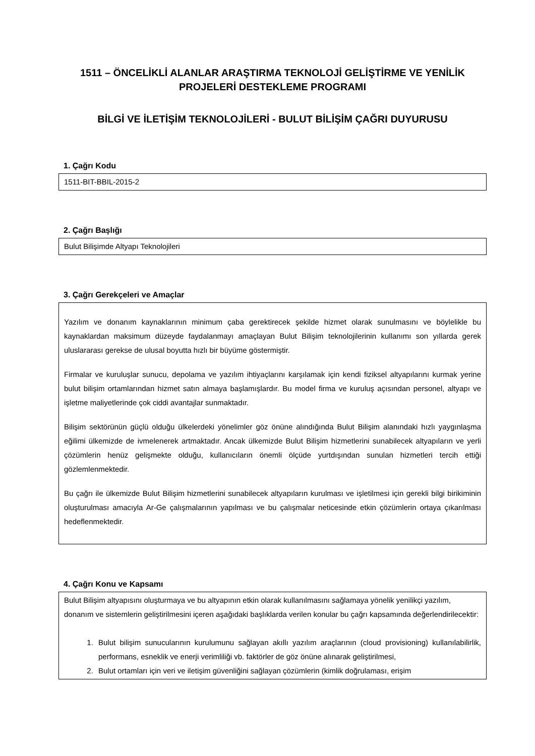1511 – ÖNCELİKLİ ALANLAR ARAŞTIRMA TEKNOLOJİ GELİŞTİRME VE YENİLİK PROJELERİ DESTEKLEME PROGRAMI
BİLGİ VE İLETİŞİM TEKNOLOJİLERİ - BULUT BİLİŞİM ÇAĞRI DUYURUSU
1. Çağrı Kodu
1511-BIT-BBIL-2015-2
2. Çağrı Başlığı
Bulut Bilişimde Altyapı Teknolojileri
3. Çağrı Gerekçeleri ve Amaçlar
Yazılım ve donanım kaynaklarının minimum çaba gerektirecek şekilde hizmet olarak sunulmasını ve böylelikle bu kaynaklardan maksimum düzeyde faydalanmayı amaçlayan Bulut Bilişim teknolojilerinin kullanımı son yıllarda gerek uluslararası gerekse de ulusal boyutta hızlı bir büyüme göstermiştir.
Firmalar ve kuruluşlar sunucu, depolama ve yazılım ihtiyaçlarını karşılamak için kendi fiziksel altyapılarını kurmak yerine bulut bilişim ortamlarından hizmet satın almaya başlamışlardır. Bu model firma ve kuruluş açısından personel, altyapı ve işletme maliyetlerinde çok ciddi avantajlar sunmaktadır.
Bilişim sektörünün güçlü olduğu ülkelerdeki yönelimler göz önüne alındığında Bulut Bilişim alanındaki hızlı yaygınlaşma eğilimi ülkemizde de ivmelenerek artmaktadır. Ancak ülkemizde Bulut Bilişim hizmetlerini sunabilecek altyapıların ve yerli çözümlerin henüz gelişmekte olduğu, kullanıcıların önemli ölçüde yurtdışından sunulan hizmetleri tercih ettiği gözlemlenmektedir.
Bu çağrı ile ülkemizde Bulut Bilişim hizmetlerini sunabilecek altyapıların kurulması ve işletilmesi için gerekli bilgi birikiminin oluşturulması amacıyla Ar-Ge çalışmalarının yapılması ve bu çalışmalar neticesinde etkin çözümlerin ortaya çıkarılması hedeflenmektedir.
4. Çağrı Konu ve Kapsamı
Bulut Bilişim altyapısını oluşturmaya ve bu altyapının etkin olarak kullanılmasını sağlamaya yönelik yenilikçi yazılım, donanım ve sistemlerin geliştirilmesini içeren aşağıdaki başlıklarda verilen konular bu çağrı kapsamında değerlendirilecektir:
1. Bulut bilişim sunucularının kurulumunu sağlayan akıllı yazılım araçlarının (cloud provisioning) kullanılabilirlik, performans, esneklik ve enerji verimliliği vb. faktörler de göz önüne alınarak geliştirilmesi,
2. Bulut ortamları için veri ve iletişim güvenliğini sağlayan çözümlerin (kimlik doğrulaması, erişim